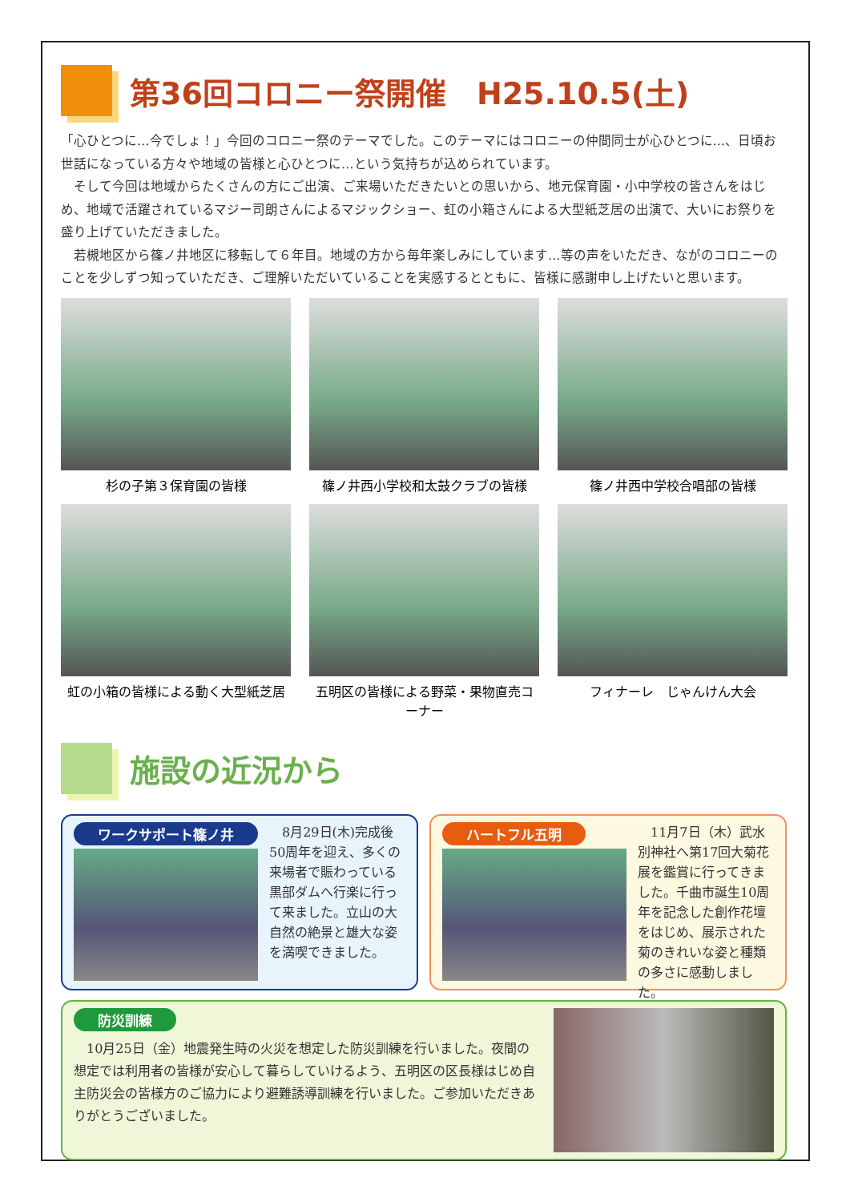第36回コロニー祭開催　H25.10.5(土)
「心ひとつに…今でしょ！」今回のコロニー祭のテーマでした。このテーマにはコロニーの仲間同士が心ひとつに…、日頃お世話になっている方々や地域の皆様と心ひとつに…という気持ちが込められています。
　そして今回は地域からたくさんの方にご出演、ご来場いただきたいとの思いから、地元保育園・小中学校の皆さんをはじめ、地域で活躍されているマジー司朗さんによるマジックショー、虹の小箱さんによる大型紙芝居の出演で、大いにお祭りを盛り上げていただきました。
　若槻地区から篠ノ井地区に移転して６年目。地域の方から毎年楽しみにしています…等の声をいただき、ながのコロニーのことを少しずつ知っていただき、ご理解いただいていることを実感するとともに、皆様に感謝申し上げたいと思います。
杉の子第３保育園の皆様
篠ノ井西小学校和太鼓クラブの皆様
篠ノ井西中学校合唱部の皆様
虹の小箱の皆様による動く大型紙芝居
五明区の皆様による野菜・果物直売コーナー
フィナーレ　じゃんけん大会
施設の近況から
ワークサポート篠ノ井
　8月29日(木)完成後50周年を迎え、多くの来場者で賑わっている黒部ダムへ行楽に行って来ました。立山の大自然の絶景と雄大な姿を満喫できました。
ハートフル五明
　11月7日（木）武水別神社へ第17回大菊花展を鑑賞に行ってきました。千曲市誕生10周年を記念した創作花壇をはじめ、展示された菊のきれいな姿と種類の多さに感動しました。
防災訓練
　10月25日（金）地震発生時の火災を想定した防災訓練を行いました。夜間の想定では利用者の皆様が安心して暮らしていけるよう、五明区の区長様はじめ自主防災会の皆様方のご協力により避難誘導訓練を行いました。ご参加いただきありがとうございました。